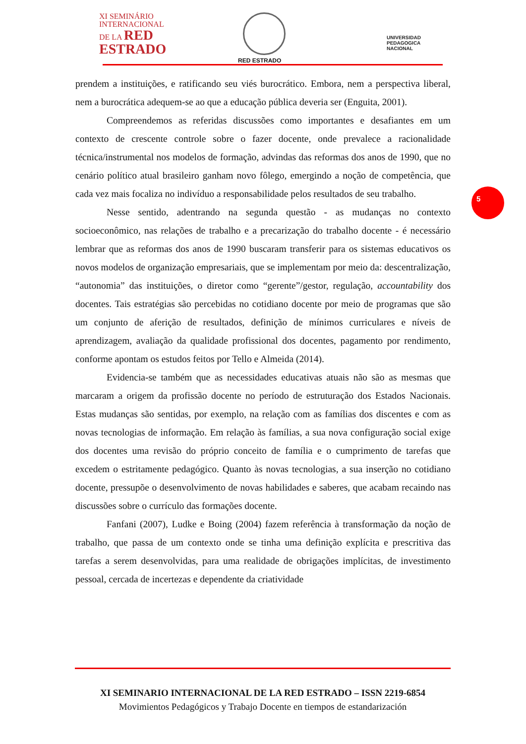XI SEMINÁRIO
INTERNACIONAL
DE LA RED
ESTRADO
RED ESTRADO
UNIVERSIDAD
PEDAGOGICA
NACIONAL
prendem a instituições, e ratificando seu viés burocrático. Embora, nem a perspectiva liberal, nem a burocrática adequem-se ao que a educação pública deveria ser (Enguita, 2001).
Compreendemos as referidas discussões como importantes e desafiantes em um contexto de crescente controle sobre o fazer docente, onde prevalece a racionalidade técnica/instrumental nos modelos de formação, advindas das reformas dos anos de 1990, que no cenário político atual brasileiro ganham novo fôlego, emergindo a noção de competência, que cada vez mais focaliza no indivíduo a responsabilidade pelos resultados de seu trabalho.
Nesse sentido, adentrando na segunda questão - as mudanças no contexto socioeconômico, nas relações de trabalho e a precarização do trabalho docente - é necessário lembrar que as reformas dos anos de 1990 buscaram transferir para os sistemas educativos os novos modelos de organização empresariais, que se implementam por meio da: descentralização, “autonomia” das instituições, o diretor como “gerente”/gestor, regulação, accountability dos docentes. Tais estratégias são percebidas no cotidiano docente por meio de programas que são um conjunto de aferição de resultados, definição de mínimos curriculares e níveis de aprendizagem, avaliação da qualidade profissional dos docentes, pagamento por rendimento, conforme apontam os estudos feitos por Tello e Almeida (2014).
Evidencia-se também que as necessidades educativas atuais não são as mesmas que marcaram a origem da profissão docente no período de estruturação dos Estados Nacionais. Estas mudanças são sentidas, por exemplo, na relação com as famílias dos discentes e com as novas tecnologias de informação. Em relação às famílias, a sua nova configuração social exige dos docentes uma revisão do próprio conceito de família e o cumprimento de tarefas que excedem o estritamente pedagógico. Quanto às novas tecnologias, a sua inserção no cotidiano docente, pressupõe o desenvolvimento de novas habilidades e saberes, que acabam recaindo nas discussões sobre o currículo das formações docente.
Fanfani (2007), Ludke e Boing (2004) fazem referência à transformação da noção de trabalho, que passa de um contexto onde se tinha uma definição explícita e prescritiva das tarefas a serem desenvolvidas, para uma realidade de obrigações implícitas, de investimento pessoal, cercada de incertezas e dependente da criatividade
5
XI SEMINARIO INTERNACIONAL DE LA RED ESTRADO – ISSN 2219-6854
Movimientos Pedagógicos y Trabajo Docente en tiempos de estandarización